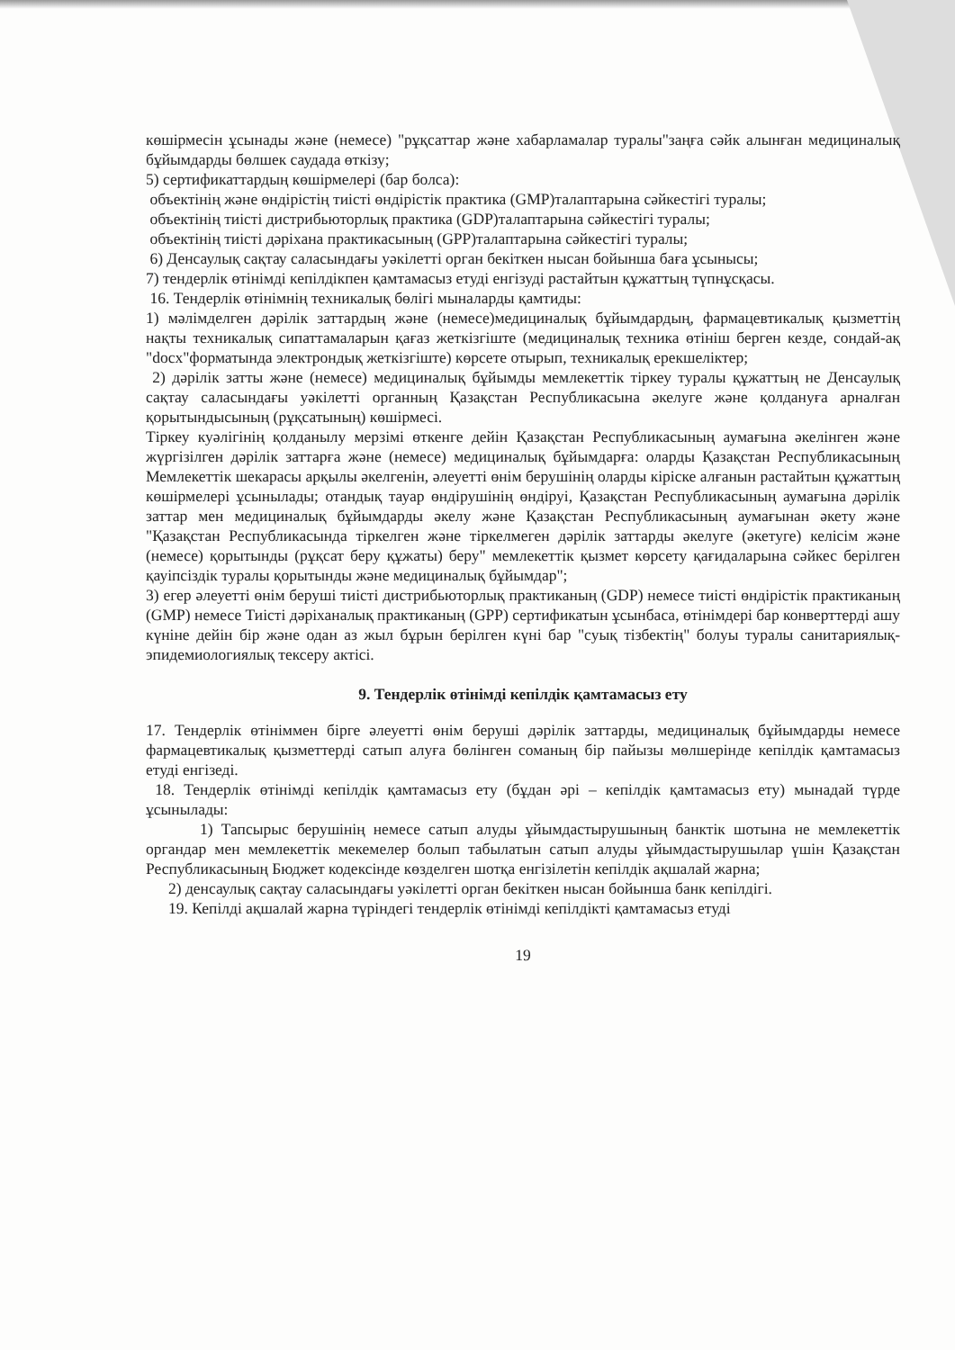көшірмесін ұсынады және (немесе) "рұқсаттар және хабарламалар туралы"заңға сәйк алынған медициналық бұйымдарды бөлшек саудада өткізу;
5) сертификаттардың көшірмелері (бар болса):
объектінің және өндірістің тиісті өндірістік практика (GMP)талаптарына сәйкестігі туралы;
объектінің тиісті дистрибьюторлық практика (GDP)талаптарына сәйкестігі туралы;
объектінің тиісті дәріхана практикасының (GPP)талаптарына сәйкестігі туралы;
6) Денсаулық сақтау саласындағы уәкілетті орган бекіткен нысан бойынша баға ұсынысы;
7) тендерлік өтінімді кепілдікпен қамтамасыз етуді енгізуді растайтын құжаттың түпнұсқасы.
16. Тендерлік өтінімнің техникалық бөлігі мыналарды қамтиды:
1) мәлімделген дәрілік заттардың және (немесе)медициналық бұйымдардың, фармацевтикалық қызметтің нақты техникалық сипаттамаларын қағаз жеткізгіште (медициналық техника өтініш берген кезде, сондай-ақ "docx"форматында электрондық жеткізгіште) көрсете отырып, техникалық ерекшеліктер;
2) дәрілік затты және (немесе) медициналық бұйымды мемлекеттік тіркеу туралы құжаттың не Денсаулық сақтау саласындағы уәкілетті органның Қазақстан Республикасына әкелуге және қолдануға арналған қорытындысының (рұқсатының) көшірмесі.
Тіркеу куәлігінің қолданылу мерзімі өткенге дейін Қазақстан Республикасының аумағына әкелінген және жүргізілген дәрілік заттарға және (немесе) медициналық бұйымдарға: оларды Қазақстан Республикасының Мемлекеттік шекарасы арқылы әкелгенін, әлеуетті өнім берушінің оларды кіріске алғанын растайтын құжаттың көшірмелері ұсынылады; отандық тауар өндірушінің өндіруі, Қазақстан Республикасының аумағына дәрілік заттар мен медициналық бұйымдарды әкелу және Қазақстан Республикасының аумағынан әкету және "Қазақстан Республикасында тіркелген және тіркелмеген дәрілік заттарды әкелуге (әкетуге) келісім және (немесе) қорытынды (рұқсат беру құжаты) беру" мемлекеттік қызмет көрсету қағидаларына сәйкес берілген қауіпсіздік туралы қорытынды және медициналық бұйымдар";
3) егер әлеуетті өнім беруші тиісті дистрибьюторлық практиканың (GDP) немесе тиісті өндірістік практиканың (GMP) немесе Тиісті дәріханалық практиканың (GPP) сертификатын ұсынбаса, өтінімдері бар конверттерді ашу күніне дейін бір және одан аз жыл бұрын берілген күні бар "суық тізбектің" болуы туралы санитариялық-эпидемиологиялық тексеру актісі.
9. Тендерлік өтінімді кепілдік қамтамасыз ету
17. Тендерлік өтініммен бірге әлеуетті өнім беруші дәрілік заттарды, медициналық бұйымдарды немесе фармацевтикалық қызметтерді сатып алуға бөлінген соманың бір пайызы мөлшерінде кепілдік қамтамасыз етуді енгізеді.
18. Тендерлік өтінімді кепілдік қамтамасыз ету (бұдан әрі – кепілдік қамтамасыз ету) мынадай түрде ұсынылады:
1) Тапсырыс берушінің немесе сатып алуды ұйымдастырушының банктік шотына не мемлекеттік органдар мен мемлекеттік мекемелер болып табылатын сатып алуды ұйымдастырушылар үшін Қазақстан Республикасының Бюджет кодексінде көзделген шотқа енгізілетін кепілдік ақшалай жарна;
2) денсаулық сақтау саласындағы уәкілетті орган бекіткен нысан бойынша банк кепілдігі.
19. Кепілді ақшалай жарна түріндегі тендерлік өтінімді кепілдікті қамтамасыз етуді
19